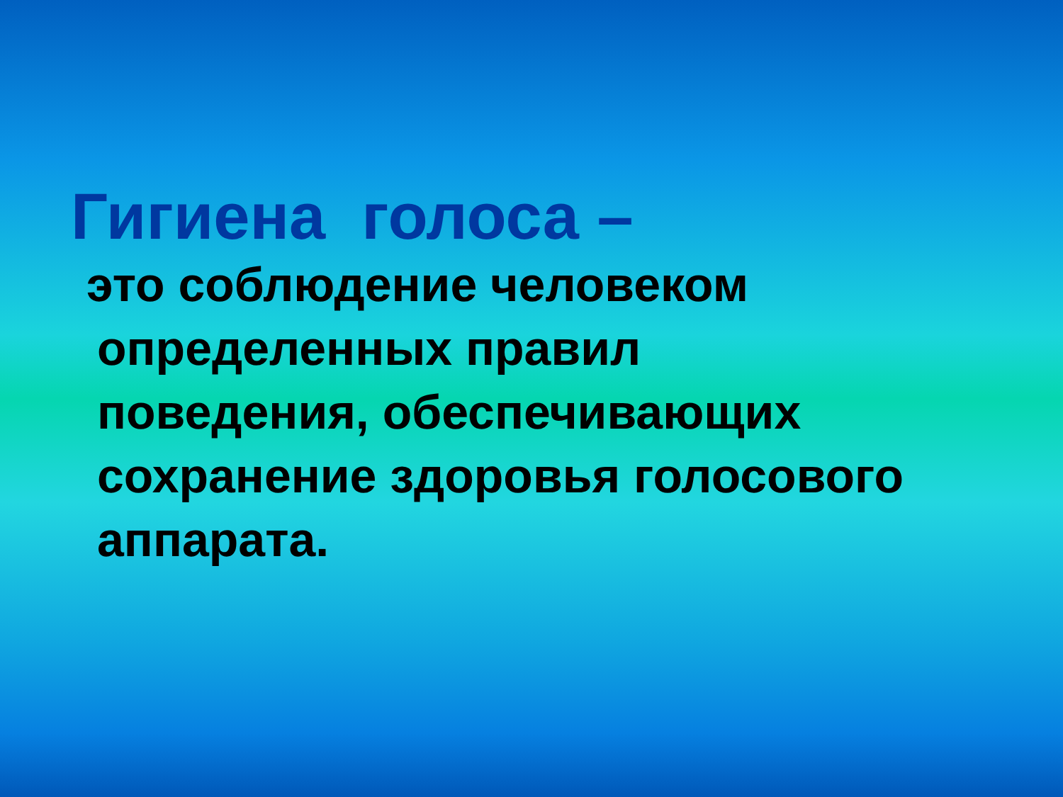Гигиена голоса –
это соблюдение человеком
определенных правил
поведения, обеспечивающих
сохранение здоровья голосового
аппарата.